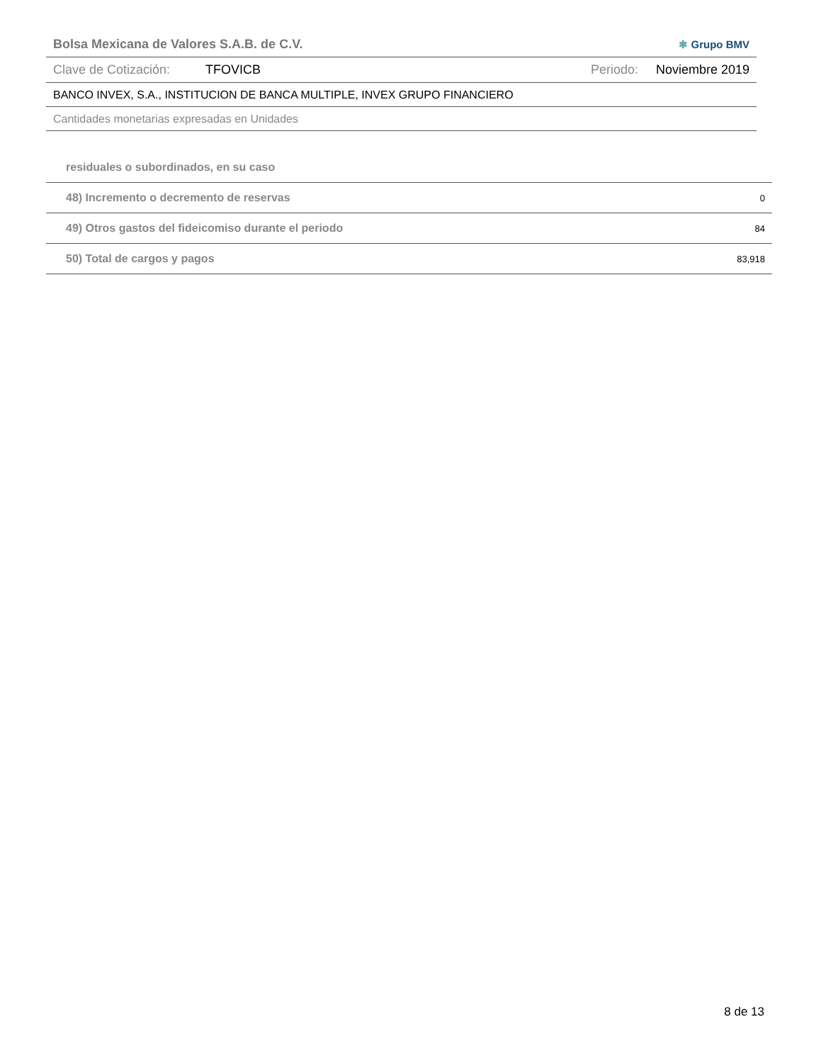Bolsa Mexicana de Valores S.A.B. de C.V. ✱ Grupo BMV
Clave de Cotización: TFOVICB Periodo: Noviembre 2019
BANCO INVEX, S.A., INSTITUCION DE BANCA MULTIPLE, INVEX GRUPO FINANCIERO
Cantidades monetarias expresadas en Unidades
| residuales o subordinados, en su caso | |
| 48) Incremento o decremento de reservas | 0 |
| 49) Otros gastos del fideicomiso durante el periodo | 84 |
| 50) Total de cargos y pagos | 83,918 |
8 de 13